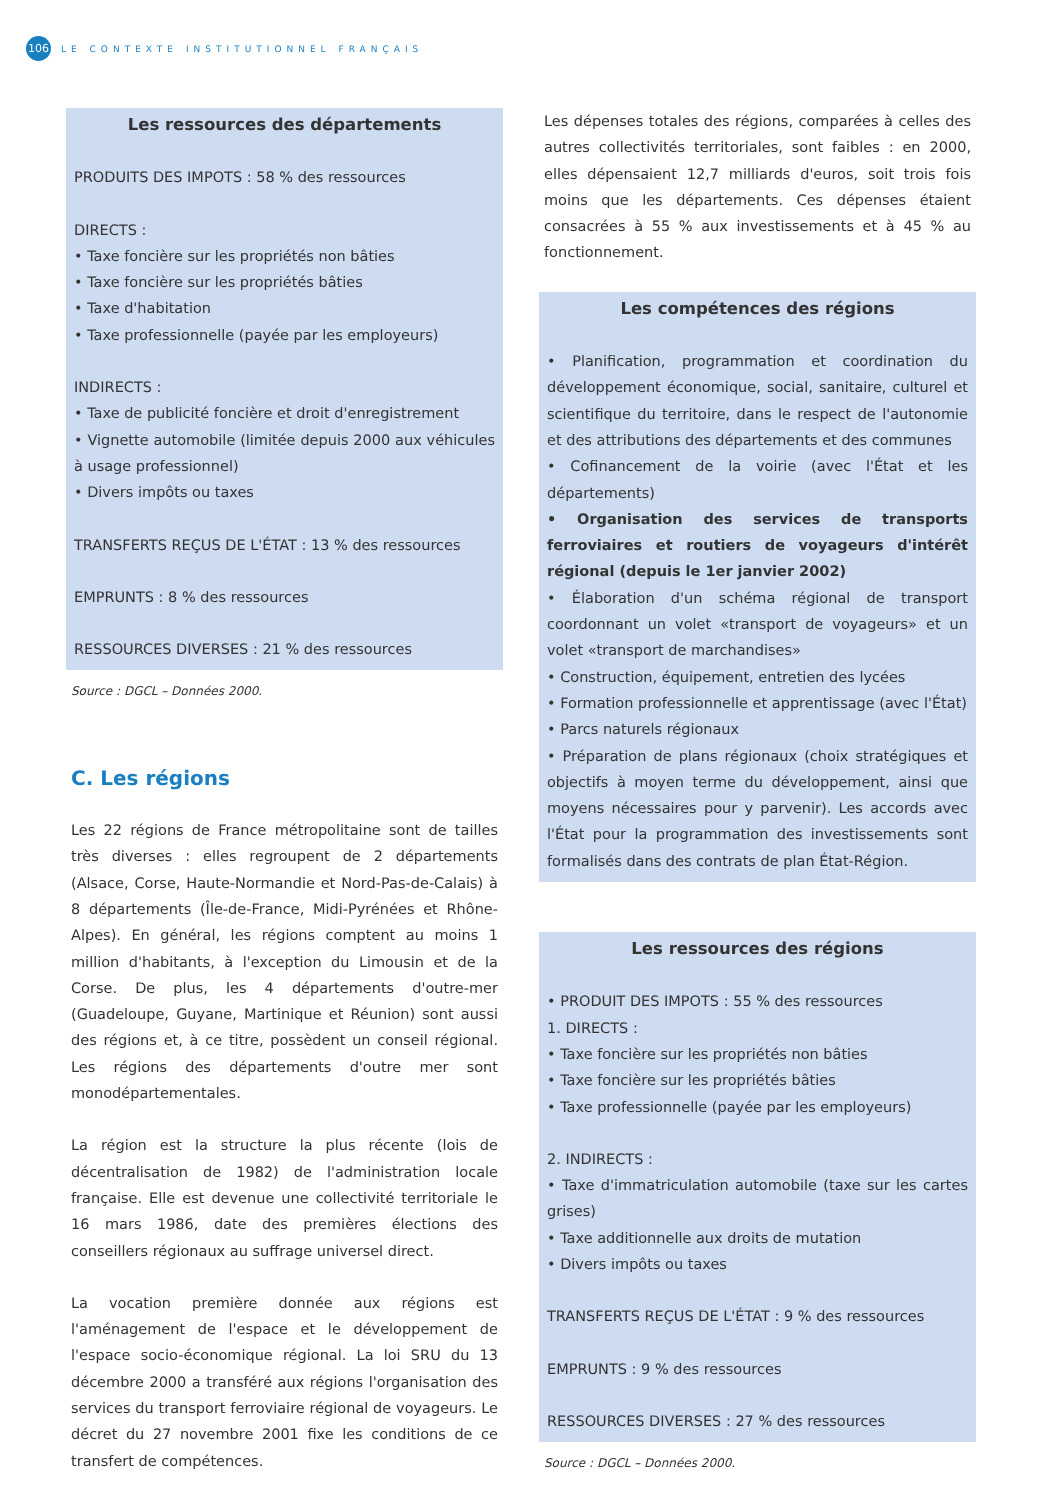106
LE CONTEXTE INSTITUTIONNEL FRANÇAIS
Les ressources des départements
PRODUITS DES IMPOTS : 58 % des ressources
DIRECTS :
• Taxe foncière sur les propriétés non bâties
• Taxe foncière sur les propriétés bâties
• Taxe d'habitation
• Taxe professionnelle (payée par les employeurs)
INDIRECTS :
• Taxe de publicité foncière et droit d'enregistrement
• Vignette automobile (limitée depuis 2000 aux véhicules à usage professionnel)
• Divers impôts ou taxes
TRANSFERTS REÇUS DE L'ÉTAT : 13 % des ressources
EMPRUNTS : 8 % des ressources
RESSOURCES DIVERSES : 21 % des ressources
Source : DGCL – Données 2000.
C. Les régions
Les 22 régions de France métropolitaine sont de tailles très diverses : elles regroupent de 2 départements (Alsace, Corse, Haute-Normandie et Nord-Pas-de-Calais) à 8 départements (Île-de-France, Midi-Pyrénées et Rhône-Alpes). En général, les régions comptent au moins 1 million d'habitants, à l'exception du Limousin et de la Corse. De plus, les 4 départements d'outre-mer (Guadeloupe, Guyane, Martinique et Réunion) sont aussi des régions et, à ce titre, possèdent un conseil régional. Les régions des départements d'outre mer sont monodépartementales.
La région est la structure la plus récente (lois de décentralisation de 1982) de l'administration locale française. Elle est devenue une collectivité territoriale le 16 mars 1986, date des premières élections des conseillers régionaux au suffrage universel direct.
La vocation première donnée aux régions est l'aménagement de l'espace et le développement de l'espace socio-économique régional. La loi SRU du 13 décembre 2000 a transféré aux régions l'organisation des services du transport ferroviaire régional de voyageurs. Le décret du 27 novembre 2001 fixe les conditions de ce transfert de compétences.
Les dépenses totales des régions, comparées à celles des autres collectivités territoriales, sont faibles : en 2000, elles dépensaient 12,7 milliards d'euros, soit trois fois moins que les départements. Ces dépenses étaient consacrées à 55 % aux investissements et à 45 % au fonctionnement.
Les compétences des régions
• Planification, programmation et coordination du développement économique, social, sanitaire, culturel et scientifique du territoire, dans le respect de l'autonomie et des attributions des départements et des communes
• Cofinancement de la voirie (avec l'État et les départements)
• Organisation des services de transports ferroviaires et routiers de voyageurs d'intérêt régional (depuis le 1er janvier 2002)
• Élaboration d'un schéma régional de transport coordonnant un volet «transport de voyageurs» et un volet «transport de marchandises»
• Construction, équipement, entretien des lycées
• Formation professionnelle et apprentissage (avec l'État)
• Parcs naturels régionaux
• Préparation de plans régionaux (choix stratégiques et objectifs à moyen terme du développement, ainsi que moyens nécessaires pour y parvenir). Les accords avec l'État pour la programmation des investissements sont formalisés dans des contrats de plan État-Région.
Les ressources des régions
• PRODUIT DES IMPOTS : 55 % des ressources
1. DIRECTS :
• Taxe foncière sur les propriétés non bâties
• Taxe foncière sur les propriétés bâties
• Taxe professionnelle (payée par les employeurs)
2. INDIRECTS :
• Taxe d'immatriculation automobile (taxe sur les cartes grises)
• Taxe additionnelle aux droits de mutation
• Divers impôts ou taxes
TRANSFERTS REÇUS DE L'ÉTAT : 9 % des ressources
EMPRUNTS : 9 % des ressources
RESSOURCES DIVERSES : 27 % des ressources
Source : DGCL – Données 2000.